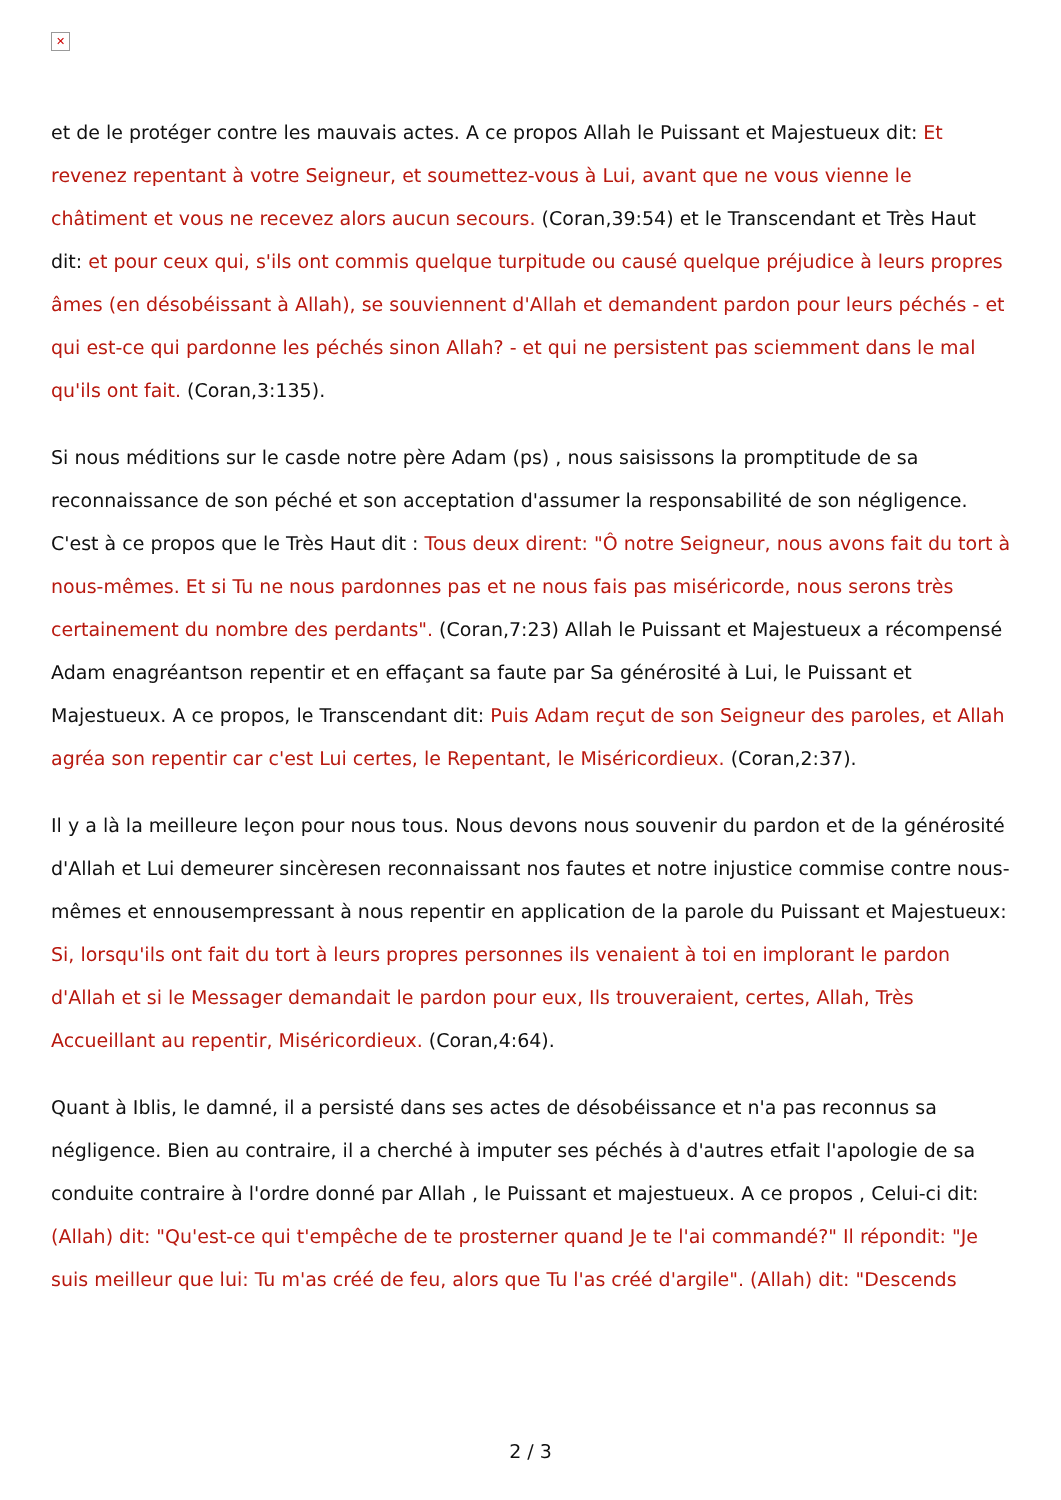✕
et de le protéger contre les mauvais actes. A ce propos Allah le Puissant et Majestueux dit: Et revenez repentant à votre Seigneur, et soumettez-vous à Lui, avant que ne vous vienne le châtiment et vous ne recevez alors aucun secours. (Coran,39:54) et le Transcendant et Très Haut dit: et pour ceux qui, s'ils ont commis quelque turpitude ou causé quelque préjudice à leurs propres âmes (en désobéissant à Allah), se souviennent d'Allah et demandent pardon pour leurs péchés - et qui est-ce qui pardonne les péchés sinon Allah? - et qui ne persistent pas sciemment dans le mal qu'ils ont fait. (Coran,3:135).
Si nous méditions sur le casde notre père Adam (ps) , nous saisissons la promptitude de sa reconnaissance de son péché et son acceptation d'assumer la responsabilité de son négligence. C'est à ce propos que le Très Haut dit : Tous deux dirent: "Ô notre Seigneur, nous avons fait du tort à nous-mêmes. Et si Tu ne nous pardonnes pas et ne nous fais pas miséricorde, nous serons très certainement du nombre des perdants". (Coran,7:23) Allah le Puissant et Majestueux a récompensé Adam enagréantson repentir et en effaçant sa faute par Sa générosité à Lui, le Puissant et Majestueux. A ce propos, le Transcendant dit: Puis Adam reçut de son Seigneur des paroles, et Allah agréa son repentir car c'est Lui certes, le Repentant, le Miséricordieux. (Coran,2:37).
Il y a là la meilleure leçon pour nous tous. Nous devons nous souvenir du pardon et de la générosité d'Allah et Lui demeurer sincèresen reconnaissant nos fautes et notre injustice commise contre nous-mêmes et ennousempressant à nous repentir en application de la parole du Puissant et Majestueux: Si, lorsqu'ils ont fait du tort à leurs propres personnes ils venaient à toi en implorant le pardon d'Allah et si le Messager demandait le pardon pour eux, Ils trouveraient, certes, Allah, Très Accueillant au repentir, Miséricordieux. (Coran,4:64).
Quant à Iblis, le damné, il a persisté dans ses actes de désobéissance et n'a pas reconnus sa négligence. Bien au contraire, il a cherché à imputer ses péchés à d'autres etfait l'apologie de sa conduite contraire à l'ordre donné par Allah , le Puissant et majestueux. A ce propos , Celui-ci dit: (Allah) dit: "Qu'est-ce qui t'empêche de te prosterner quand Je te l'ai commandé?" Il répondit: "Je suis meilleur que lui: Tu m'as créé de feu, alors que Tu l'as créé d'argile". (Allah) dit: "Descends
2 / 3